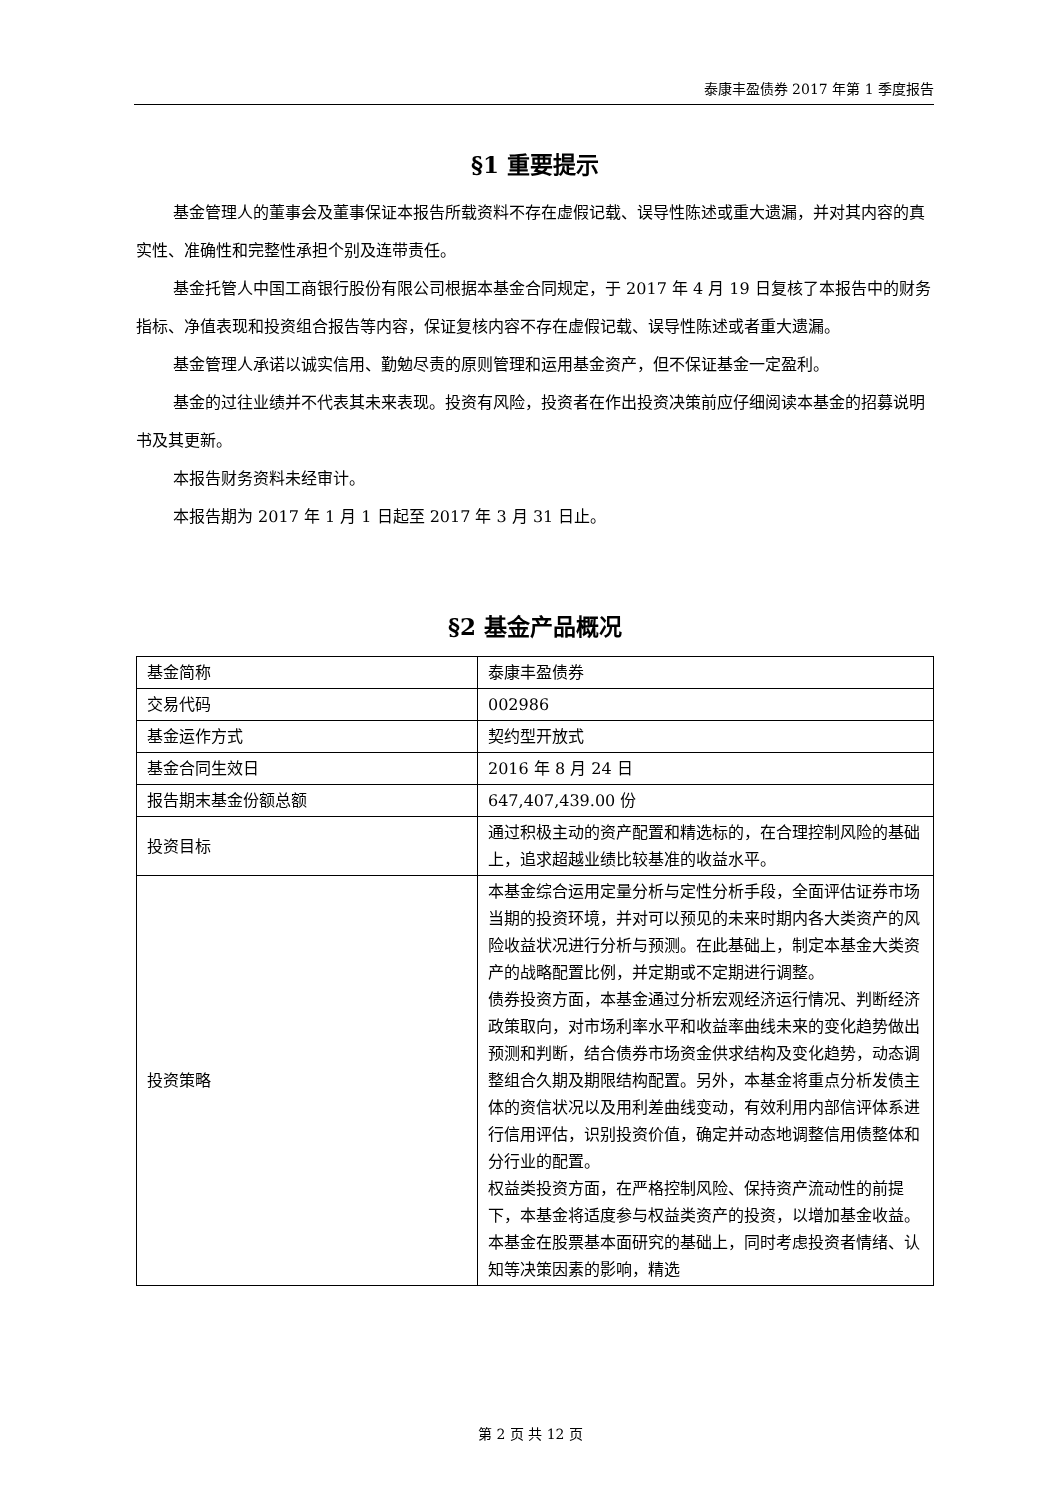泰康丰盈债券 2017 年第 1 季度报告
§1 重要提示
基金管理人的董事会及董事保证本报告所载资料不存在虚假记载、误导性陈述或重大遗漏，并对其内容的真实性、准确性和完整性承担个别及连带责任。
基金托管人中国工商银行股份有限公司根据本基金合同规定，于 2017 年 4 月 19 日复核了本报告中的财务指标、净值表现和投资组合报告等内容，保证复核内容不存在虚假记载、误导性陈述或者重大遗漏。
基金管理人承诺以诚实信用、勤勉尽责的原则管理和运用基金资产，但不保证基金一定盈利。
基金的过往业绩并不代表其未来表现。投资有风险，投资者在作出投资决策前应仔细阅读本基金的招募说明书及其更新。
本报告财务资料未经审计。
本报告期为 2017 年 1 月 1 日起至 2017 年 3 月 31 日止。
§2 基金产品概况
| 基金简称 | 泰康丰盈债券 |
| 交易代码 | 002986 |
| 基金运作方式 | 契约型开放式 |
| 基金合同生效日 | 2016 年 8 月 24 日 |
| 报告期末基金份额总额 | 647,407,439.00 份 |
| 投资目标 | 通过积极主动的资产配置和精选标的，在合理控制风险的基础上，追求超越业绩比较基准的收益水平。 |
| 投资策略 | 本基金综合运用定量分析与定性分析手段，全面评估证券市场当期的投资环境，并对可以预见的未来时期内各大类资产的风险收益状况进行分析与预测。在此基础上，制定本基金大类资产的战略配置比例，并定期或不定期进行调整。 债券投资方面，本基金通过分析宏观经济运行情况、判断经济政策取向，对市场利率水平和收益率曲线未来的变化趋势做出预测和判断，结合债券市场资金供求结构及变化趋势，动态调整组合久期及期限结构配置。另外，本基金将重点分析发债主体的资信状况以及用利差曲线变动，有效利用内部信评体系进行信用评估，识别投资价值，确定并动态地调整信用债整体和分行业的配置。 权益类投资方面，在严格控制风险、保持资产流动性的前提下，本基金将适度参与权益类资产的投资，以增加基金收益。本基金在股票基本面研究的基础上，同时考虑投资者情绪、认知等决策因素的影响，精选 |
第 2 页 共 12 页